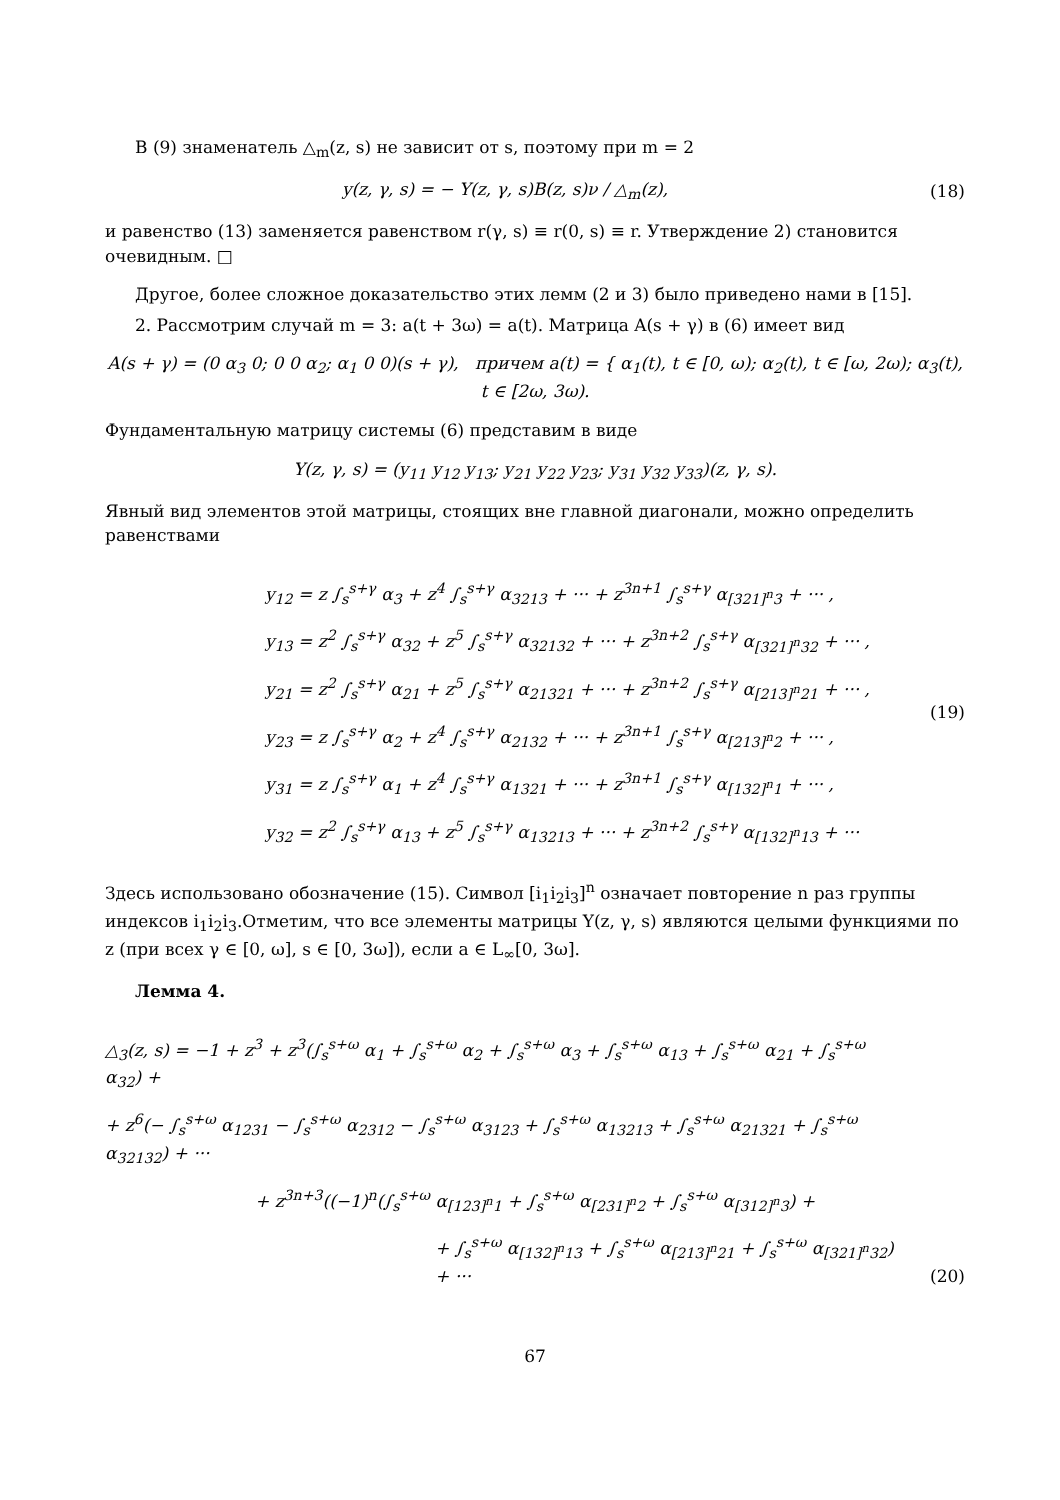В (9) знаменатель △<sub>m</sub>(z, s) не зависит от s, поэтому при m = 2
y(z, γ, s) = − Y(z, γ, s)B(z, s)ν / △<sub>m</sub>(z),
(18)
и равенство (13) заменяется равенством r(γ, s) ≡ r(0, s) ≡ r. Утверждение 2) становится очевидным. □
Другое, более сложное доказательство этих лемм (2 и 3) было приведено нами в [15].
2. Рассмотрим случай m = 3: a(t + 3ω) = a(t). Матрица A(s + γ) в (6) имеет вид
A(s + γ) = (0 α<sub>3</sub> 0; 0 0 α<sub>2</sub>; α<sub>1</sub> 0 0)(s + γ), причем a(t) = { α<sub>1</sub>(t), t ∈ [0, ω); α<sub>2</sub>(t), t ∈ [ω, 2ω); α<sub>3</sub>(t), t ∈ [2ω, 3ω).
Фундаментальную матрицу системы (6) представим в виде
Y(z, γ, s) = (y<sub>11</sub> y<sub>12</sub> y<sub>13</sub>; y<sub>21</sub> y<sub>22</sub> y<sub>23</sub>; y<sub>31</sub> y<sub>32</sub> y<sub>33</sub>)(z, γ, s).
Явный вид элементов этой матрицы, стоящих вне главной диагонали, можно определить равенствами
y<sub>12</sub> = z ∫<sub>s</sub><sup>s+γ</sup> α<sub>3</sub> + z<sup>4</sup> ∫<sub>s</sub><sup>s+γ</sup> α<sub>3213</sub> + ··· + z<sup>3n+1</sup> ∫<sub>s</sub><sup>s+γ</sup> α<sub>[321]<sup>n</sup>3</sub> + ··· ,
y<sub>13</sub> = z<sup>2</sup> ∫<sub>s</sub><sup>s+γ</sup> α<sub>32</sub> + z<sup>5</sup> ∫<sub>s</sub><sup>s+γ</sup> α<sub>32132</sub> + ··· + z<sup>3n+2</sup> ∫<sub>s</sub><sup>s+γ</sup> α<sub>[321]<sup>n</sup>32</sub> + ··· ,
y<sub>21</sub> = z<sup>2</sup> ∫<sub>s</sub><sup>s+γ</sup> α<sub>21</sub> + z<sup>5</sup> ∫<sub>s</sub><sup>s+γ</sup> α<sub>21321</sub> + ··· + z<sup>3n+2</sup> ∫<sub>s</sub><sup>s+γ</sup> α<sub>[213]<sup>n</sup>21</sub> + ··· ,
y<sub>23</sub> = z ∫<sub>s</sub><sup>s+γ</sup> α<sub>2</sub> + z<sup>4</sup> ∫<sub>s</sub><sup>s+γ</sup> α<sub>2132</sub> + ··· + z<sup>3n+1</sup> ∫<sub>s</sub><sup>s+γ</sup> α<sub>[213]<sup>n</sup>2</sub> + ··· ,
y<sub>31</sub> = z ∫<sub>s</sub><sup>s+γ</sup> α<sub>1</sub> + z<sup>4</sup> ∫<sub>s</sub><sup>s+γ</sup> α<sub>1321</sub> + ··· + z<sup>3n+1</sup> ∫<sub>s</sub><sup>s+γ</sup> α<sub>[132]<sup>n</sup>1</sub> + ··· ,
y<sub>32</sub> = z<sup>2</sup> ∫<sub>s</sub><sup>s+γ</sup> α<sub>13</sub> + z<sup>5</sup> ∫<sub>s</sub><sup>s+γ</sup> α<sub>13213</sub> + ··· + z<sup>3n+2</sup> ∫<sub>s</sub><sup>s+γ</sup> α<sub>[132]<sup>n</sup>13</sub> + ···
(19)
Здесь использовано обозначение (15). Символ [i<sub>1</sub>i<sub>2</sub>i<sub>3</sub>]<sup>n</sup> означает повторение n раз группы индексов i<sub>1</sub>i<sub>2</sub>i<sub>3</sub>.Отметим, что все элементы матрицы Y(z, γ, s) являются целыми функциями по z (при всех γ ∈ [0, ω], s ∈ [0, 3ω]), если a ∈ L<sub>∞</sub>[0, 3ω].
Лемма 4.
△<sub>3</sub>(z, s) = −1 + z<sup>3</sup> + z<sup>3</sup>(∫<sub>s</sub><sup>s+ω</sup> α<sub>1</sub> + ∫<sub>s</sub><sup>s+ω</sup> α<sub>2</sub> + ∫<sub>s</sub><sup>s+ω</sup> α<sub>3</sub> + ∫<sub>s</sub><sup>s+ω</sup> α<sub>13</sub> + ∫<sub>s</sub><sup>s+ω</sup> α<sub>21</sub> + ∫<sub>s</sub><sup>s+ω</sup> α<sub>32</sub>) +
+ z<sup>6</sup>(− ∫<sub>s</sub><sup>s+ω</sup> α<sub>1231</sub> − ∫<sub>s</sub><sup>s+ω</sup> α<sub>2312</sub> − ∫<sub>s</sub><sup>s+ω</sup> α<sub>3123</sub> + ∫<sub>s</sub><sup>s+ω</sup> α<sub>13213</sub> + ∫<sub>s</sub><sup>s+ω</sup> α<sub>21321</sub> + ∫<sub>s</sub><sup>s+ω</sup> α<sub>32132</sub>) + ···
+ z<sup>3n+3</sup>((−1)<sup>n</sup>(∫<sub>s</sub><sup>s+ω</sup> α<sub>[123]<sup>n</sup>1</sub> + ∫<sub>s</sub><sup>s+ω</sup> α<sub>[231]<sup>n</sup>2</sub> + ∫<sub>s</sub><sup>s+ω</sup> α<sub>[312]<sup>n</sup>3</sub>) +
+ ∫<sub>s</sub><sup>s+ω</sup> α<sub>[132]<sup>n</sup>13</sub> + ∫<sub>s</sub><sup>s+ω</sup> α<sub>[213]<sup>n</sup>21</sub> + ∫<sub>s</sub><sup>s+ω</sup> α<sub>[321]<sup>n</sup>32</sub>) + ···
(20)
67